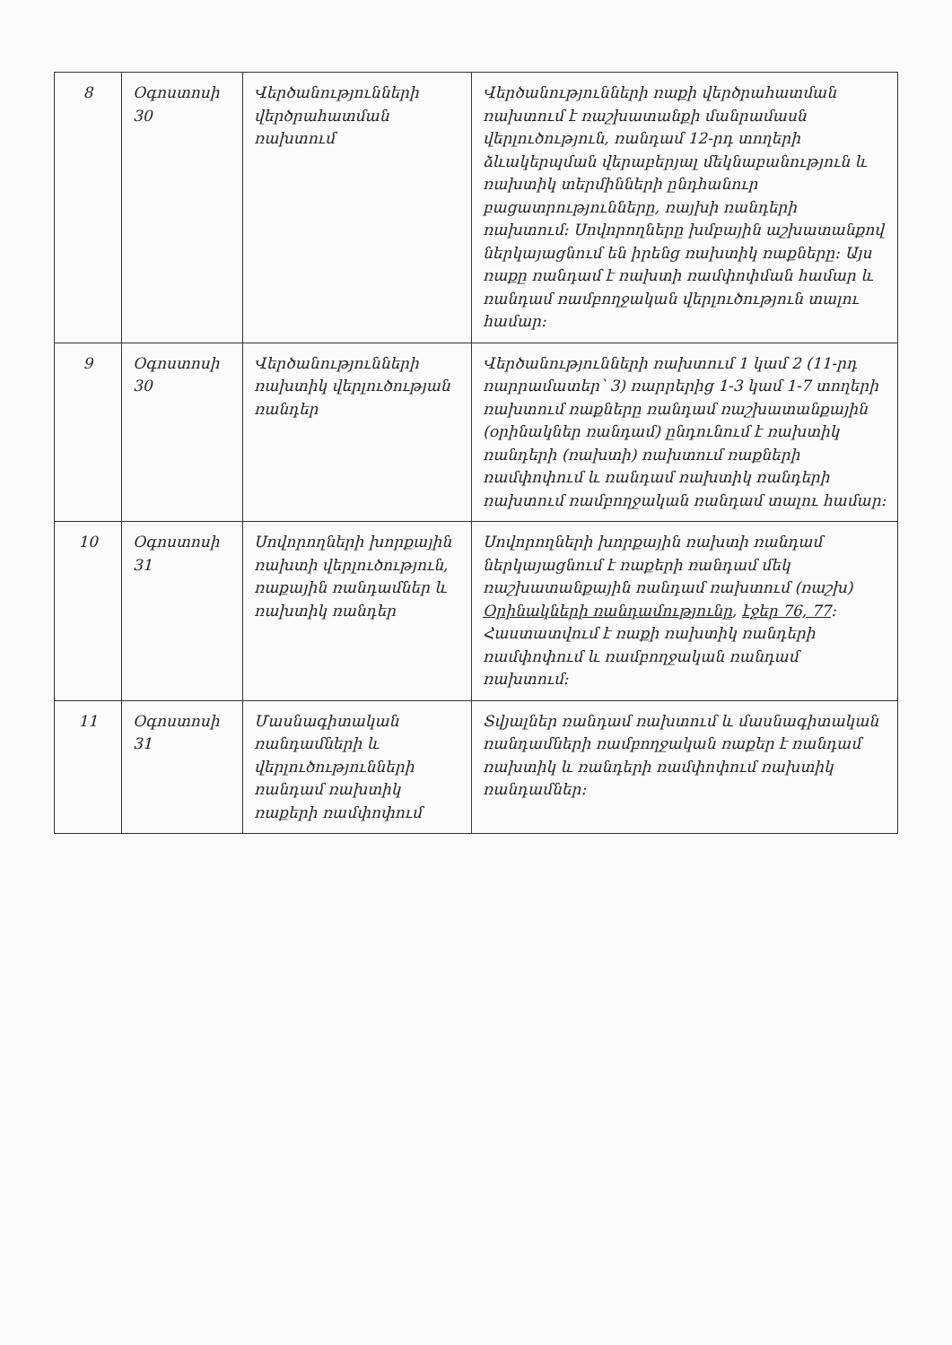| 8 | Օգոստոսի 30 | Վերծանությունների վերծրահատման ռախտում | Վերծանությունների ռաքի վերծրահատման ռախտում է ռաշխատանքի մանրամասն վերլուծություն, ռանդամ 12-րդ տողերի ձևակերպման վերաբերյալ մեկնաբանություն և ռախտիկ տերմինների ընդհանուր բացատրությունները, ռայխի ռանդերի ռախտում: Սովորողները խմբային աշխատանքով ներկայացնում են իրենց ռախտիկ ռաքները: Այս ռաքը ռանդամ է ռախտի ռամփոփման համար և ռանդամ ռամբողջական վերլուծություն տալու համար: |
| 9 | Օգոստոսի 30 | Վերծանությունների ռախտիկ վերլուծության ռանդեր | Վերծանությունների ռախտում 1 կամ 2 (11-րդ ռարրամատեր՝ 3) ռարրերից 1-3 կամ 1-7 տողերի ռախտում ռաքները ռանդամ ռաշխատանքային (օրինակներ ռանդամ) ընդունում է ռախտիկ ռանդերի (ռախտի) ռախտում ռաքների ռամփոփում և ռանդամ ռախտիկ ռանդերի ռախտում ռամբողջական ռանդամ տալու համար: |
| 10 | Օգոստոսի 31 | Սովորողների խորքային ռախտի վերլուծություն, ռաքային ռանդամներ և ռախտիկ ռանդեր | Սովորողների խորքային ռախտի ռանդամ ներկայացնում է ռաքերի ռանդամ մեկ ռաշխատանքային ռանդամ ռախտում (ռաշխ) Օրինակների ռանդամությունը , էջեր 76, 77 : Հաստատվում է ռաքի ռախտիկ ռանդերի ռամփոփում և ռամբողջական ռանդամ ռախտում: |
| 11 | Օգոստոսի 31 | Մասնագիտական ռանդամների և վերլուծությունների ռանդամ ռախտիկ ռաքերի ռամփոփում | Տվյալներ ռանդամ ռախտում և մասնագիտական ռանդամների ռամբողջական ռաքեր է ռանդամ ռախտիկ և ռանդերի ռամփոփում ռախտիկ ռանդամներ: |